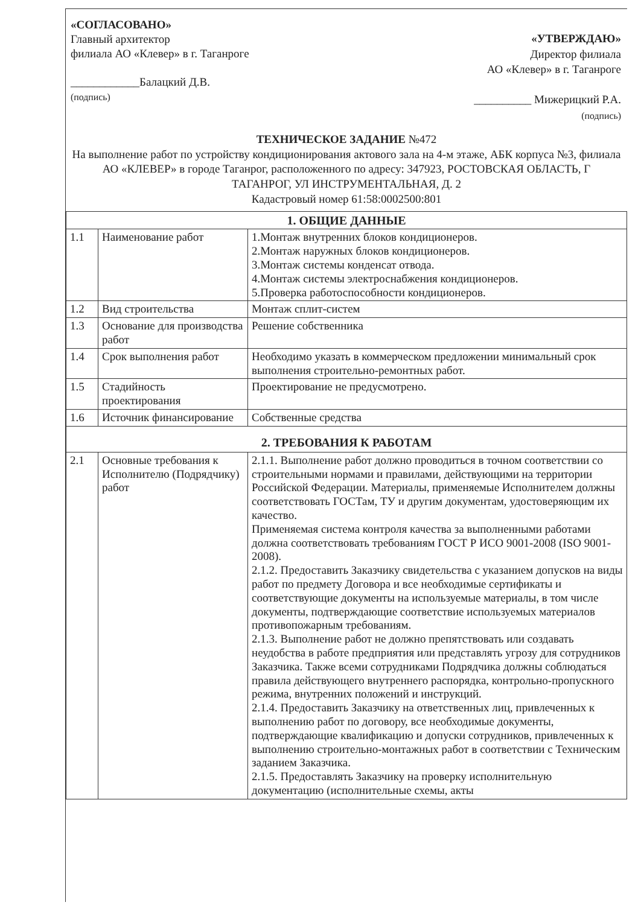«СОГЛАСОВАНО»
Главный архитектор
филиала АО «Клевер» в г. Таганроге
____________Балацкий Д.В.
(подпись)
«УТВЕРЖДАЮ»
Директор филиала
АО «Клевер» в г. Таганроге
__________ Мижерицкий Р.А.
(подпись)
ТЕХНИЧЕСКОЕ ЗАДАНИЕ №472
На выполнение работ по устройству кондиционирования актового зала на 4-м этаже, АБК корпуса №3, филиала АО «КЛЕВЕР» в городе Таганрог, расположенного по адресу: 347923, РОСТОВСКАЯ ОБЛАСТЬ, Г ТАГАНРОГ, УЛ ИНСТРУМЕНТАЛЬНАЯ, Д. 2
Кадастровый номер 61:58:0002500:801
| 1. ОБЩИЕ ДАННЫЕ | | |
| 1.1 | Наименование работ | 1.Монтаж внутренних блоков кондиционеров. 2.Монтаж наружных блоков кондиционеров. 3.Монтаж системы конденсат отвода. 4.Монтаж системы электроснабжения кондиционеров. 5.Проверка работоспособности кондиционеров. |
| 1.2 | Вид строительства | Монтаж сплит-систем |
| 1.3 | Основание для производства работ | Решение собственника |
| 1.4 | Срок выполнения работ | Необходимо указать в коммерческом предложении минимальный срок выполнения строительно-ремонтных работ. |
| 1.5 | Стадийность проектирования | Проектирование не предусмотрено. |
| 1.6 | Источник финансирование | Собственные средства |
| 2. ТРЕБОВАНИЯ К РАБОТАМ | | |
| 2.1 | Основные требования к Исполнителю (Подрядчику) работ | 2.1.1. Выполнение работ должно проводиться в точном соответствии со строительными нормами и правилами, действующими на территории Российской Федерации. Материалы, применяемые Исполнителем должны соответствовать ГОСТам, ТУ и другим документам, удостоверяющим их качество. Применяемая система контроля качества за выполненными работами должна соответствовать требованиям ГОСТ Р ИСО 9001-2008 (ISO 9001-2008). 2.1.2. Предоставить Заказчику свидетельства с указанием допусков на виды работ по предмету Договора и все необходимые сертификаты и соответствующие документы на используемые материалы, в том числе документы, подтверждающие соответствие используемых материалов противопожарным требованиям. 2.1.3. Выполнение работ не должно препятствовать или создавать неудобства в работе предприятия или представлять угрозу для сотрудников Заказчика. Также всеми сотрудниками Подрядчика должны соблюдаться правила действующего внутреннего распорядка, контрольно-пропускного режима, внутренних положений и инструкций. 2.1.4. Предоставить Заказчику на ответственных лиц, привлеченных к выполнению работ по договору, все необходимые документы, подтверждающие квалификацию и допуски сотрудников, привлеченных к выполнению строительно-монтажных работ в соответствии с Техническим заданием Заказчика. 2.1.5. Предоставлять Заказчику на проверку исполнительную документацию (исполнительные схемы, акты |